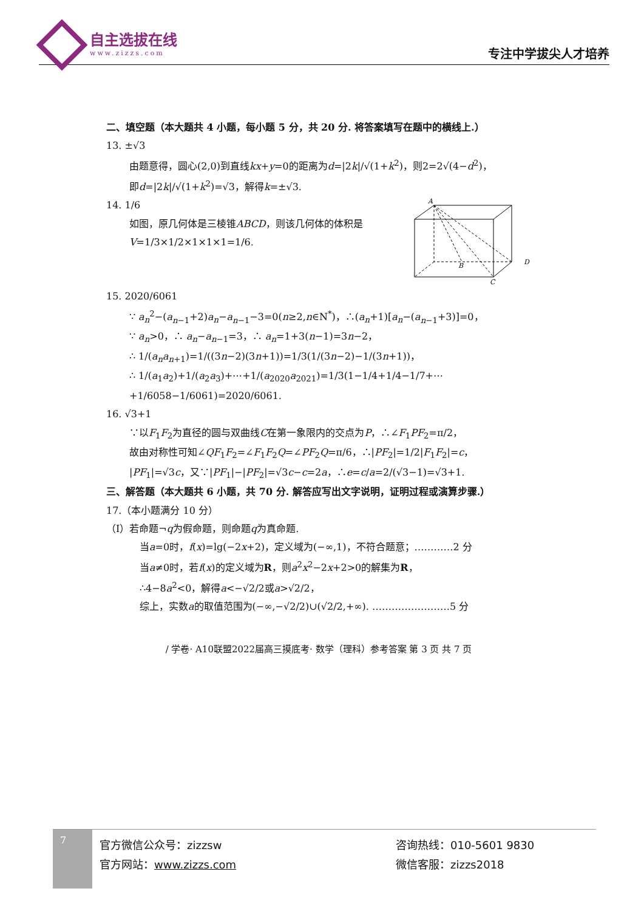自主选拔在线
www.zizzs.com
专注中学拔尖人才培养
二、填空题（本大题共 4 小题，每小题 5 分，共 20 分. 将答案填写在题中的横线上.）
13. ±√3
由题意得，圆心(2,0)到直线kx+y=0的距离为d=|2k|/√(1+k<sup>2</sup>)，则2=2√(4−d<sup>2</sup>)，
即d=|2k|/√(1+k<sup>2</sup>)=√3，解得k=±√3.
14. 1/6
如图，原几何体是三棱锥ABCD，则该几何体的体积是
V=1/3×1/2×1×1×1=1/6.
A
B
D
C
15. 2020/6061
∵ a<sub>n</sub><sup>2</sup>−(a<sub>n−1</sub>+2)a<sub>n</sub>−a<sub>n−1</sub>−3=0(n≥2,n∈N<sup>*</sup>)，∴(a<sub>n</sub>+1)[a<sub>n</sub>−(a<sub>n−1</sub>+3)]=0，
∵ a<sub>n</sub>>0，∴ a<sub>n</sub>−a<sub>n−1</sub>=3，∴ a<sub>n</sub>=1+3(n−1)=3n−2，
∴ 1/(a<sub>n</sub>a<sub>n+1</sub>)=1/((3n−2)(3n+1))=1/3(1/(3n−2)−1/(3n+1))，
∴ 1/(a<sub>1</sub>a<sub>2</sub>)+1/(a<sub>2</sub>a<sub>3</sub>)+⋯+1/(a<sub>2020</sub>a<sub>2021</sub>)=1/3(1−1/4+1/4−1/7+⋯+1/6058−1/6061)=2020/6061.
16. √3+1
∵以F<sub>1</sub>F<sub>2</sub>为直径的圆与双曲线C在第一象限内的交点为P，∴∠F<sub>1</sub>PF<sub>2</sub>=π/2，
故由对称性可知∠QF<sub>1</sub>F<sub>2</sub>=∠F<sub>1</sub>F<sub>2</sub>Q=∠PF<sub>2</sub>Q=π/6，∴|PF<sub>2</sub>|=1/2|F<sub>1</sub>F<sub>2</sub>|=c，
|PF<sub>1</sub>|=√3c，又∵|PF<sub>1</sub>|−|PF<sub>2</sub>|=√3c−c=2a，∴e=c/a=2/(√3−1)=√3+1.
三、解答题（本大题共 6 小题，共 70 分. 解答应写出文字说明，证明过程或演算步骤.）
17.（本小题满分 10 分）
（Ⅰ）若命题¬q为假命题，则命题q为真命题.
当a=0时，f(x)=lg(−2x+2)，定义域为(−∞,1)，不符合题意；…………2 分
当a≠0时，若f(x)的定义域为R，则a<sup>2</sup>x<sup>2</sup>−2x+2>0的解集为R，
∴4−8a<sup>2</sup><0，解得a<−√2/2或a>√2/2，
综上，实数a的取值范围为(−∞,−√2/2)∪(√2/2,+∞). ……………………5 分
/ 学卷· A10联盟2022届高三摸底考· 数学（理科）参考答案 第 3 页 共 7 页
7
官方微信公众号：zizzsw
官方网站：www.zizzs.com
咨询热线：010-5601 9830
微信客服：zizzs2018